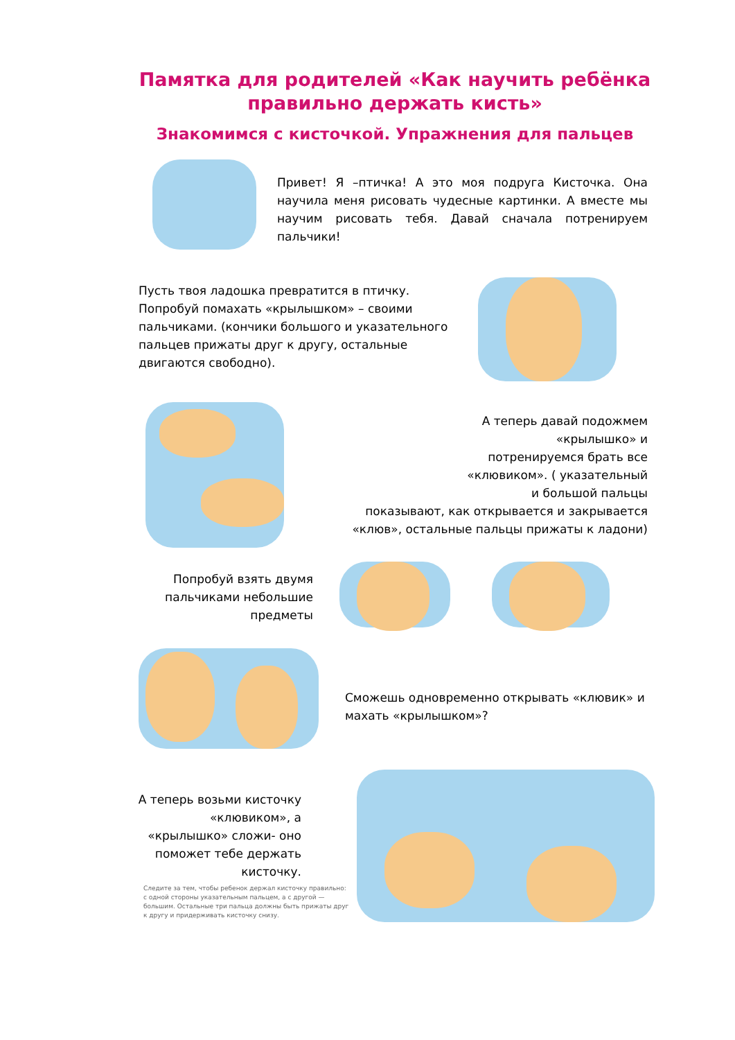Памятка для родителей «Как научить ребёнка правильно держать кисть»
Знакомимся с кисточкой. Упражнения для пальцев
Привет! Я –птичка! А это моя подруга Кисточка. Она научила меня рисовать чудесные картинки. А вместе мы научим рисовать тебя. Давай сначала потренируем пальчики!
Пусть твоя ладошка превратится в птичку. Попробуй помахать «крылышком» – своими пальчиками. (кончики большого и указательного пальцев прижаты друг к другу, остальные двигаются свободно).
А теперь давай подожмем
«крылышко» и
потренируемся брать все
«клювиком». ( указательный
и большой пальцы
показывают, как открывается и закрывается
«клюв», остальные пальцы прижаты к ладони)
Попробуй взять двумя пальчиками небольшие предметы
Сможешь одновременно открывать «клювик» и махать «крылышком»?
А теперь возьми кисточку «клювиком», а «крылышко» сложи- оно поможет тебе держать кисточку.
Следите за тем, чтобы ребенок держал кисточку правильно: с одной стороны указательным пальцем, а с другой — большим. Остальные три пальца должны быть прижаты друг к другу и придерживать кисточку снизу.